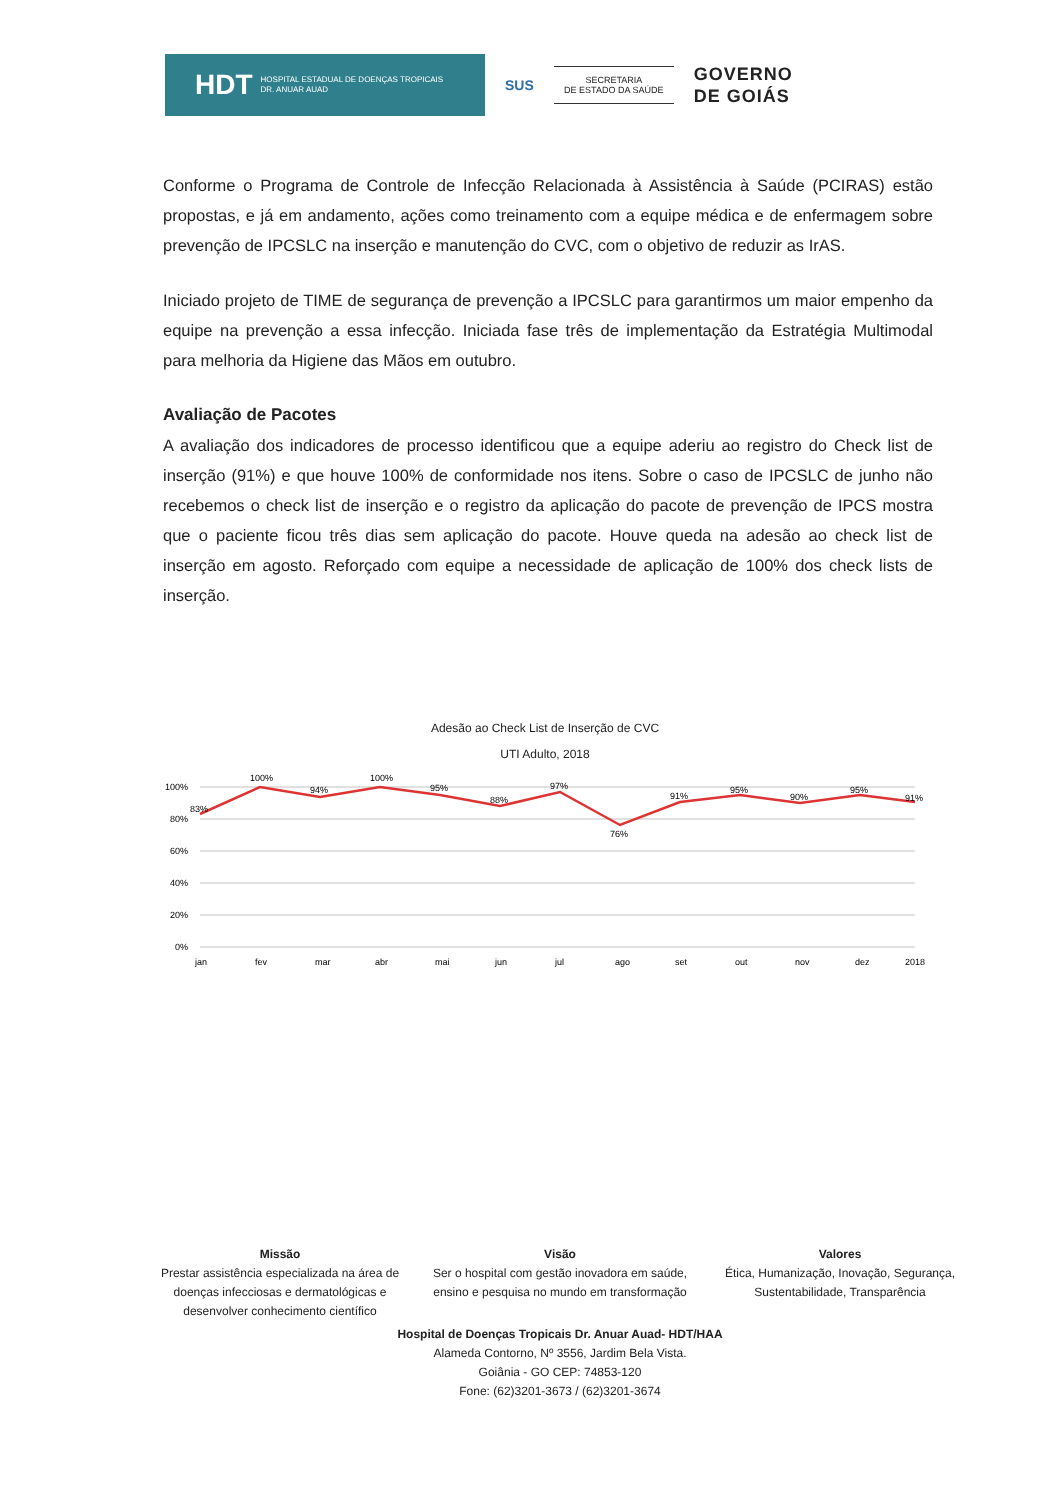HDT HOSPITAL ESTADUAL DE DOENÇAS TROPICAIS
DR. ANUAR AUAD
SUS
SECRETARIA
DE ESTADO DA SAÚDE
GOVERNO
DE GOIÁS
Conforme o Programa de Controle de Infecção Relacionada à Assistência à Saúde (PCIRAS) estão propostas, e já em andamento, ações como treinamento com a equipe médica e de enfermagem sobre prevenção de IPCSLC na inserção e manutenção do CVC, com o objetivo de reduzir as IrAS.
Iniciado projeto de TIME de segurança de prevenção a IPCSLC para garantirmos um maior empenho da equipe na prevenção a essa infecção. Iniciada fase três de implementação da Estratégia Multimodal para melhoria da Higiene das Mãos em outubro.
Avaliação de Pacotes
A avaliação dos indicadores de processo identificou que a equipe aderiu ao registro do Check list de inserção (91%) e que houve 100% de conformidade nos itens. Sobre o caso de IPCSLC de junho não recebemos o check list de inserção e o registro da aplicação do pacote de prevenção de IPCS mostra que o paciente ficou três dias sem aplicação do pacote. Houve queda na adesão ao check list de inserção em agosto. Reforçado com equipe a necessidade de aplicação de 100% dos check lists de inserção.
Adesão ao Check List de Inserção de CVC
UTI Adulto, 2018
100%
80%
60%
40%
20%
0%
83%
100%
94%
100%
95%
88%
97%
76%
91%
95%
90%
95%
91%
jan
fev
mar
abr
mai
jun
jul
ago
set
out
nov
dez
2018
Missão
Prestar assistência especializada na área de doenças infecciosas e dermatológicas e desenvolver conhecimento científico
Visão
Ser o hospital com gestão inovadora em saúde, ensino e pesquisa no mundo em transformação
Valores
Ética, Humanização, Inovação, Segurança, Sustentabilidade, Transparência
Hospital de Doenças Tropicais Dr. Anuar Auad- HDT/HAA
Alameda Contorno, Nº 3556, Jardim Bela Vista.
Goiânia - GO CEP: 74853-120
Fone: (62)3201-3673 / (62)3201-3674